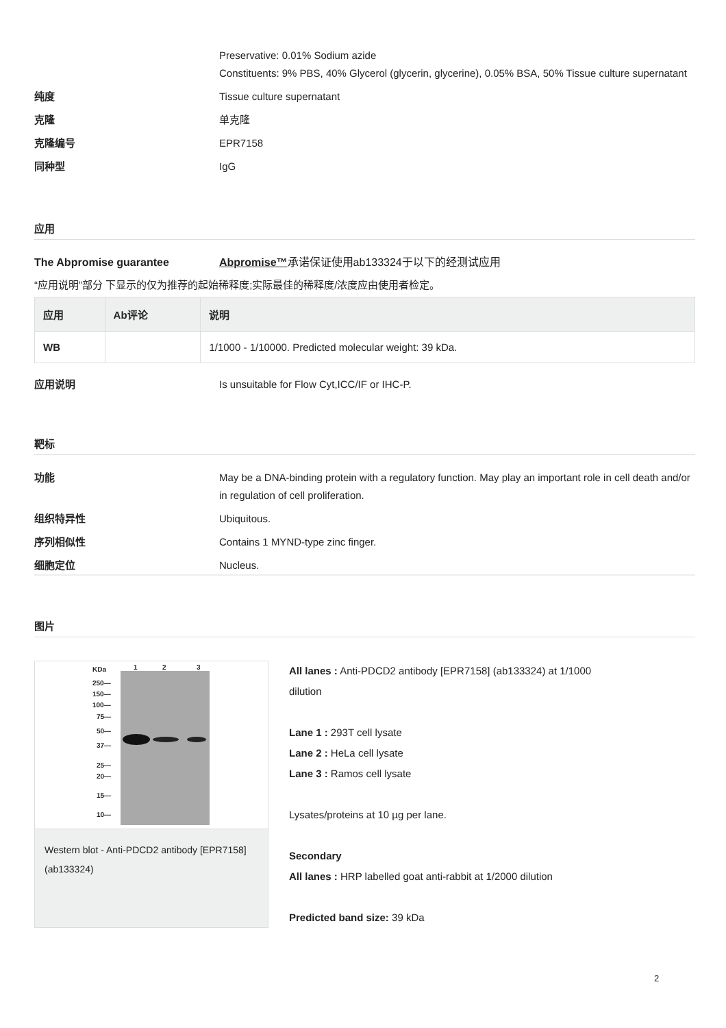Preservative: 0.01% Sodium azide
Constituents: 9% PBS, 40% Glycerol (glycerin, glycerine), 0.05% BSA, 50% Tissue culture supernatant
纯度 Tissue culture supernatant
克隆 单克隆
克隆编号 EPR7158
同种型 IgG
应用
The Abpromise guarantee Abpromise™承诺保证使用ab133324于以下的经测试应用
“应用说明”部分 下显示的仅为推荐的起始稀释度;实际最佳的稀释度/浓度应由使用者检定。
| 应用 | Ab评论 | 说明 |
| --- | --- | --- |
| WB | | 1/1000 - 1/10000. Predicted molecular weight: 39 kDa. |
应用说明 Is unsuitable for Flow Cyt,ICC/IF or IHC-P.
靶标
功能 May be a DNA-binding protein with a regulatory function. May play an important role in cell death and/or in regulation of cell proliferation.
组织特异性 Ubiquitous.
序列相似性 Contains 1 MYND-type zinc finger.
细胞定位 Nucleus.
图片
KDa
1
2
3
250—
150—
100—
75—
50—
37—
25—
20—
15—
10—
Western blot - Anti-PDCD2 antibody [EPR7158] (ab133324)
All lanes : Anti-PDCD2 antibody [EPR7158] (ab133324) at 1/1000
dilution
Lane 1 : 293T cell lysate
Lane 2 : HeLa cell lysate
Lane 3 : Ramos cell lysate
Lysates/proteins at 10 µg per lane.
Secondary
All lanes : HRP labelled goat anti-rabbit at 1/2000 dilution
Predicted band size: 39 kDa
2